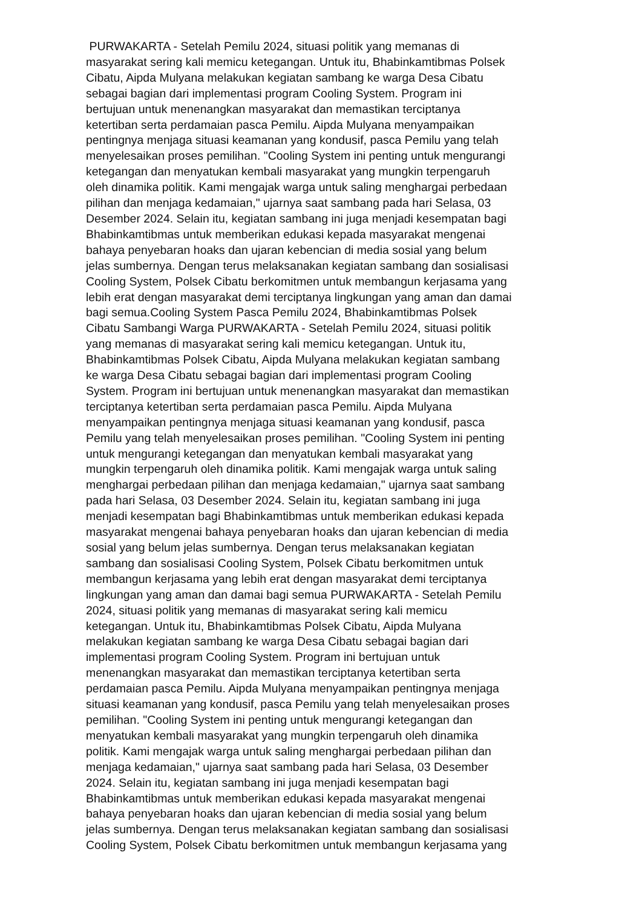PURWAKARTA - Setelah Pemilu 2024, situasi politik yang memanas di
masyarakat sering kali memicu ketegangan. Untuk itu, Bhabinkamtibmas Polsek
Cibatu, Aipda Mulyana melakukan kegiatan sambang ke warga Desa Cibatu
sebagai bagian dari implementasi program Cooling System. Program ini
bertujuan untuk menenangkan masyarakat dan memastikan terciptanya
ketertiban serta perdamaian pasca Pemilu. Aipda Mulyana menyampaikan
pentingnya menjaga situasi keamanan yang kondusif, pasca Pemilu yang telah
menyelesaikan proses pemilihan. "Cooling System ini penting untuk mengurangi
ketegangan dan menyatukan kembali masyarakat yang mungkin terpengaruh
oleh dinamika politik. Kami mengajak warga untuk saling menghargai perbedaan
pilihan dan menjaga kedamaian," ujarnya saat sambang pada hari Selasa, 03
Desember 2024. Selain itu, kegiatan sambang ini juga menjadi kesempatan bagi
Bhabinkamtibmas untuk memberikan edukasi kepada masyarakat mengenai
bahaya penyebaran hoaks dan ujaran kebencian di media sosial yang belum
jelas sumbernya. Dengan terus melaksanakan kegiatan sambang dan sosialisasi
Cooling System, Polsek Cibatu berkomitmen untuk membangun kerjasama yang
lebih erat dengan masyarakat demi terciptanya lingkungan yang aman dan damai
bagi semua.Cooling System Pasca Pemilu 2024, Bhabinkamtibmas Polsek
Cibatu Sambangi Warga PURWAKARTA - Setelah Pemilu 2024, situasi politik
yang memanas di masyarakat sering kali memicu ketegangan. Untuk itu,
Bhabinkamtibmas Polsek Cibatu, Aipda Mulyana melakukan kegiatan sambang
ke warga Desa Cibatu sebagai bagian dari implementasi program Cooling
System. Program ini bertujuan untuk menenangkan masyarakat dan memastikan
terciptanya ketertiban serta perdamaian pasca Pemilu. Aipda Mulyana
menyampaikan pentingnya menjaga situasi keamanan yang kondusif, pasca
Pemilu yang telah menyelesaikan proses pemilihan. "Cooling System ini penting
untuk mengurangi ketegangan dan menyatukan kembali masyarakat yang
mungkin terpengaruh oleh dinamika politik. Kami mengajak warga untuk saling
menghargai perbedaan pilihan dan menjaga kedamaian," ujarnya saat sambang
pada hari Selasa, 03 Desember 2024. Selain itu, kegiatan sambang ini juga
menjadi kesempatan bagi Bhabinkamtibmas untuk memberikan edukasi kepada
masyarakat mengenai bahaya penyebaran hoaks dan ujaran kebencian di media
sosial yang belum jelas sumbernya. Dengan terus melaksanakan kegiatan
sambang dan sosialisasi Cooling System, Polsek Cibatu berkomitmen untuk
membangun kerjasama yang lebih erat dengan masyarakat demi terciptanya
lingkungan yang aman dan damai bagi semua PURWAKARTA - Setelah Pemilu
2024, situasi politik yang memanas di masyarakat sering kali memicu
ketegangan. Untuk itu, Bhabinkamtibmas Polsek Cibatu, Aipda Mulyana
melakukan kegiatan sambang ke warga Desa Cibatu sebagai bagian dari
implementasi program Cooling System. Program ini bertujuan untuk
menenangkan masyarakat dan memastikan terciptanya ketertiban serta
perdamaian pasca Pemilu. Aipda Mulyana menyampaikan pentingnya menjaga
situasi keamanan yang kondusif, pasca Pemilu yang telah menyelesaikan proses
pemilihan. "Cooling System ini penting untuk mengurangi ketegangan dan
menyatukan kembali masyarakat yang mungkin terpengaruh oleh dinamika
politik. Kami mengajak warga untuk saling menghargai perbedaan pilihan dan
menjaga kedamaian," ujarnya saat sambang pada hari Selasa, 03 Desember
2024. Selain itu, kegiatan sambang ini juga menjadi kesempatan bagi
Bhabinkamtibmas untuk memberikan edukasi kepada masyarakat mengenai
bahaya penyebaran hoaks dan ujaran kebencian di media sosial yang belum
jelas sumbernya. Dengan terus melaksanakan kegiatan sambang dan sosialisasi
Cooling System, Polsek Cibatu berkomitmen untuk membangun kerjasama yang